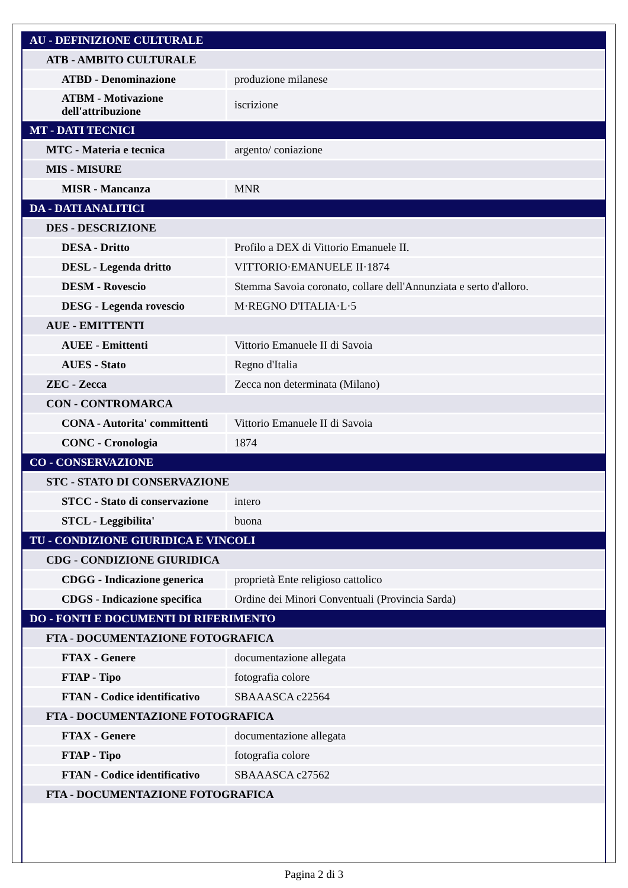| AU - DEFINIZIONE CULTURALE | |
| ATB - AMBITO CULTURALE | |
| ATBD - Denominazione | produzione milanese |
| ATBM - Motivazione dell'attribuzione | iscrizione |
| MT - DATI TECNICI | |
| MTC - Materia e tecnica | argento/ coniazione |
| MIS - MISURE | |
| MISR - Mancanza | MNR |
| DA - DATI ANALITICI | |
| DES - DESCRIZIONE | |
| DESA - Dritto | Profilo a DEX di Vittorio Emanuele II. |
| DESL - Legenda dritto | VITTORIO·EMANUELE II·1874 |
| DESM - Rovescio | Stemma Savoia coronato, collare dell'Annunziata e serto d'alloro. |
| DESG - Legenda rovescio | M·REGNO D'ITALIA·L·5 |
| AUE - EMITTENTI | |
| AUEE - Emittenti | Vittorio Emanuele II di Savoia |
| AUES - Stato | Regno d'Italia |
| ZEC - Zecca | Zecca non determinata (Milano) |
| CON - CONTROMARCA | |
| CONA - Autorita' committenti | Vittorio Emanuele II di Savoia |
| CONC - Cronologia | 1874 |
| CO - CONSERVAZIONE | |
| STC - STATO DI CONSERVAZIONE | |
| STCC - Stato di conservazione | intero |
| STCL - Leggibilita' | buona |
| TU - CONDIZIONE GIURIDICA E VINCOLI | |
| CDG - CONDIZIONE GIURIDICA | |
| CDGG - Indicazione generica | proprietà Ente religioso cattolico |
| CDGS - Indicazione specifica | Ordine dei Minori Conventuali (Provincia Sarda) |
| DO - FONTI E DOCUMENTI DI RIFERIMENTO | |
| FTA - DOCUMENTAZIONE FOTOGRAFICA | |
| FTAX - Genere | documentazione allegata |
| FTAP - Tipo | fotografia colore |
| FTAN - Codice identificativo | SBAAASCA c22564 |
| FTA - DOCUMENTAZIONE FOTOGRAFICA | |
| FTAX - Genere | documentazione allegata |
| FTAP - Tipo | fotografia colore |
| FTAN - Codice identificativo | SBAAASCA c27562 |
| FTA - DOCUMENTAZIONE FOTOGRAFICA | |
Pagina 2 di 3